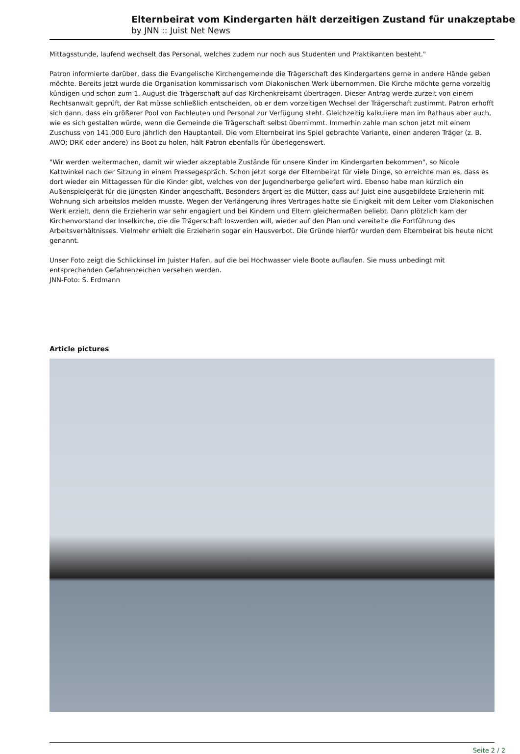Elternbeirat vom Kindergarten hält derzeitigen Zustand für unakzeptabe
by JNN :: Juist Net News
Mittagsstunde, laufend wechselt das Personal, welches zudem nur noch aus Studenten und Praktikanten besteht."
Patron informierte darüber, dass die Evangelische Kirchengemeinde die Trägerschaft des Kindergartens gerne in andere Hände geben möchte. Bereits jetzt wurde die Organisation kommissarisch vom Diakonischen Werk übernommen. Die Kirche möchte gerne vorzeitig kündigen und schon zum 1. August die Trägerschaft auf das Kirchenkreisamt übertragen. Dieser Antrag werde zurzeit von einem Rechtsanwalt geprüft, der Rat müsse schließlich entscheiden, ob er dem vorzeitigen Wechsel der Trägerschaft zustimmt. Patron erhofft sich dann, dass ein größerer Pool von Fachleuten und Personal zur Verfügung steht. Gleichzeitig kalkuliere man im Rathaus aber auch, wie es sich gestalten würde, wenn die Gemeinde die Trägerschaft selbst übernimmt. Immerhin zahle man schon jetzt mit einem Zuschuss von 141.000 Euro jährlich den Hauptanteil. Die vom Elternbeirat ins Spiel gebrachte Variante, einen anderen Träger (z. B. AWO; DRK oder andere) ins Boot zu holen, hält Patron ebenfalls für überlegenswert.
"Wir werden weitermachen, damit wir wieder akzeptable Zustände für unsere Kinder im Kindergarten bekommen", so Nicole Kattwinkel nach der Sitzung in einem Pressegespräch. Schon jetzt sorge der Elternbeirat für viele Dinge, so erreichte man es, dass es dort wieder ein Mittagessen für die Kinder gibt, welches von der Jugendherberge geliefert wird. Ebenso habe man kürzlich ein Außenspielgerät für die jüngsten Kinder angeschafft. Besonders ärgert es die Mütter, dass auf Juist eine ausgebildete Erzieherin mit Wohnung sich arbeitslos melden musste. Wegen der Verlängerung ihres Vertrages hatte sie Einigkeit mit dem Leiter vom Diakonischen Werk erzielt, denn die Erzieherin war sehr engagiert und bei Kindern und Eltern gleichermaßen beliebt. Dann plötzlich kam der Kirchenvorstand der Inselkirche, die die Trägerschaft loswerden will, wieder auf den Plan und vereitelte die Fortführung des Arbeitsverhältnisses. Vielmehr erhielt die Erzieherin sogar ein Hausverbot. Die Gründe hierfür wurden dem Elternbeirat bis heute nicht genannt.
Unser Foto zeigt die Schlickinsel im Juister Hafen, auf die bei Hochwasser viele Boote auflaufen. Sie muss unbedingt mit entsprechenden Gefahrenzeichen versehen werden.
JNN-Foto: S. Erdmann
Article pictures
Seite 2 / 2